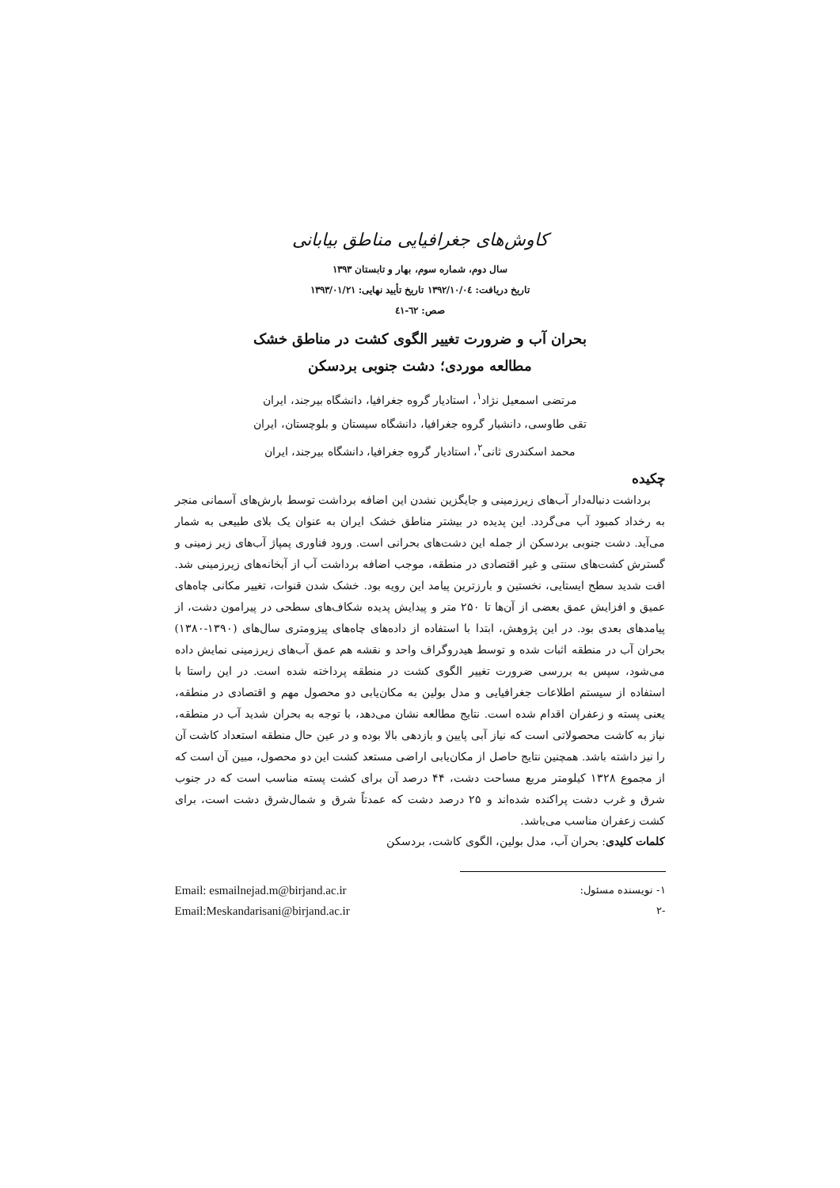کاوش‌های جغرافیایی مناطق بیابانی
سال دوم، شماره سوم، بهار و تابستان ۱۳۹۳
تاریخ دریافت: ۱۳۹۲/۱۰/۰٤ تاریخ تأیید نهایی: ۱۳۹۳/۰۱/۲۱
صص: ٦٢-٤١
بحران آب و ضرورت تغییر الگوی کشت در مناطق خشک
مطالعه موردی؛ دشت جنوبی بردسکن
مرتضی اسمعیل نژاد<sup>۱</sup>، استادیار گروه جغرافیا، دانشگاه بیرجند، ایران
تقی طاوسی، دانشیار گروه جغرافیا، دانشگاه سیستان و بلوچستان، ایران
محمد اسکندری ثانی<sup>۲</sup>، استادیار گروه جغرافیا، دانشگاه بیرجند، ایران
چکیده
برداشت دنباله‌دار آب‌های زیرزمینی و جایگزین نشدن این اضافه برداشت توسط بارش‌های آسمانی منجر به رخداد کمبود آب می‌گردد. این پدیده در بیشتر مناطق خشک ایران به عنوان یک بلای طبیعی به شمار می‌آید. دشت جنوبی بردسکن از جمله این دشت‌های بحرانی است. ورود فناوری پمپاژ آب‌های زیر زمینی و گسترش کشت‌های سنتی و غیر اقتصادی در منطقه، موجب اضافه برداشت آب از آبخانه‌های زیرزمینی شد. افت شدید سطح ایستایی، نخستین و بارزترین پیامد این رویه بود. خشک شدن قنوات، تغییر مکانی چاه‌های عمیق و افزایش عمق بعضی از آن‌ها تا ۲۵۰ متر و پیدایش پدیده شکاف‌های سطحی در پیرامون دشت، از پیامدهای بعدی بود. در این پژوهش، ابتدا با استفاده از داده‌های چاه‌های پیزومتری سال‌های (۱۳۹۰-۱۳۸۰) بحران آب در منطقه اثبات شده و توسط هیدروگراف واحد و نقشه هم عمق آب‌های زیرزمینی نمایش داده می‌شود، سپس به بررسی ضرورت تغییر الگوی کشت در منطقه پرداخته شده است. در این راستا با استفاده از سیستم اطلاعات جغرافیایی و مدل بولین به مکان‌یابی دو محصول مهم و اقتصادی در منطقه، یعنی پسته و زعفران اقدام شده است. نتایج مطالعه نشان می‌دهد، با توجه به بحران شدید آب در منطقه، نیاز به کاشت محصولاتی است که نیاز آبی پایین و بازدهی بالا بوده و در عین حال منطقه استعداد کاشت آن را نیز داشته باشد. همچنین نتایج حاصل از مکان‌یابی اراضی مستعد کشت این دو محصول، مبین آن است که از مجموع ۱۳۲۸ کیلومتر مربع مساحت دشت، ۴۴ درصد آن برای کشت پسته مناسب است که در جنوب شرق و غرب دشت پراکنده شده‌اند و ۲۵ درصد دشت که عمدتاً شرق و شمال‌شرق دشت است، برای کشت زعفران مناسب می‌باشد.
کلمات کلیدی: بحران آب، مدل بولین، الگوی کاشت، بردسکن
۱- نویسنده مسئول: Email: esmailnejad.m@birjand.ac.ir
-۲ Email:Meskandarisani@birjand.ac.ir